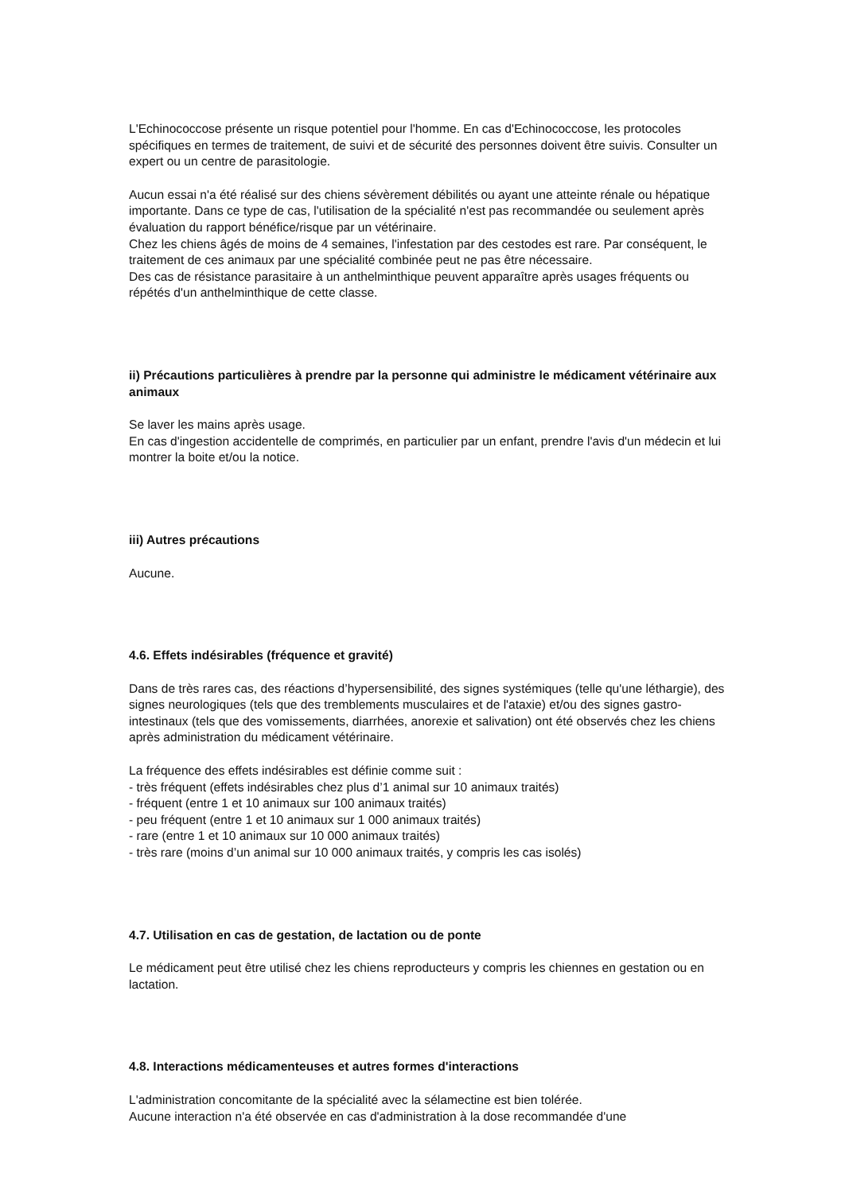L'Echinococcose présente un risque potentiel pour l'homme. En cas d'Echinococcose, les protocoles spécifiques en termes de traitement, de suivi et de sécurité des personnes doivent être suivis. Consulter un expert ou un centre de parasitologie.
Aucun essai n'a été réalisé sur des chiens sévèrement débilités ou ayant une atteinte rénale ou hépatique importante. Dans ce type de cas, l'utilisation de la spécialité n'est pas recommandée ou seulement après évaluation du rapport bénéfice/risque par un vétérinaire.
Chez les chiens âgés de moins de 4 semaines, l'infestation par des cestodes est rare. Par conséquent, le traitement de ces animaux par une spécialité combinée peut ne pas être nécessaire.
Des cas de résistance parasitaire à un anthelminthique peuvent apparaître après usages fréquents ou répétés d'un anthelminthique de cette classe.
ii) Précautions particulières à prendre par la personne qui administre le médicament vétérinaire aux animaux
Se laver les mains après usage.
En cas d'ingestion accidentelle de comprimés, en particulier par un enfant, prendre l'avis d'un médecin et lui montrer la boite et/ou la notice.
iii) Autres précautions
Aucune.
4.6. Effets indésirables (fréquence et gravité)
Dans de très rares cas, des réactions d’hypersensibilité, des signes systémiques (telle qu'une léthargie), des signes neurologiques (tels que des tremblements musculaires et de l'ataxie) et/ou des signes gastro-intestinaux (tels que des vomissements, diarrhées, anorexie et salivation) ont été observés chez les chiens après administration du médicament vétérinaire.
La fréquence des effets indésirables est définie comme suit :
- très fréquent (effets indésirables chez plus d’1 animal sur 10 animaux traités)
- fréquent (entre 1 et 10 animaux sur 100 animaux traités)
- peu fréquent (entre 1 et 10 animaux sur 1 000 animaux traités)
- rare (entre 1 et 10 animaux sur 10 000 animaux traités)
- très rare (moins d’un animal sur 10 000 animaux traités, y compris les cas isolés)
4.7. Utilisation en cas de gestation, de lactation ou de ponte
Le médicament peut être utilisé chez les chiens reproducteurs y compris les chiennes en gestation ou en lactation.
4.8. Interactions médicamenteuses et autres formes d'interactions
L'administration concomitante de la spécialité avec la sélamectine est bien tolérée.
Aucune interaction n'a été observée en cas d'administration à la dose recommandée d'une